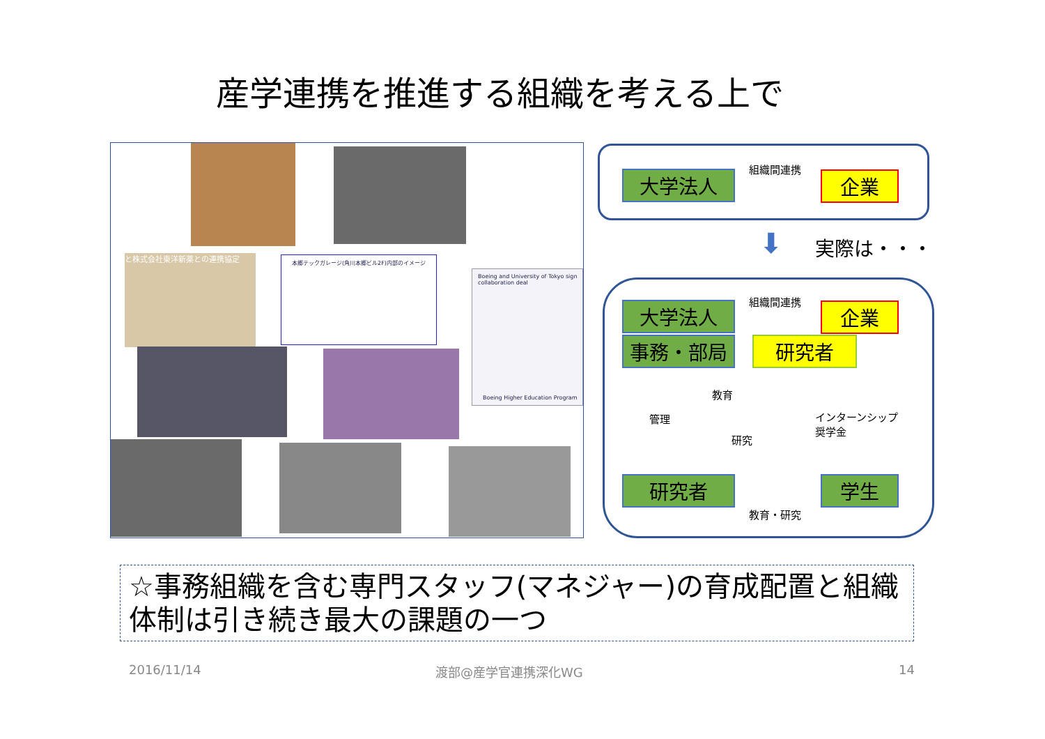産学連携を推進する組織を考える上で
と株式会社東洋新薬との連携協定
本郷テックガレージ(角川本郷ビル2F)内部のイメージ
Boeing and University of Tokyo sign collaboration deal
Boeing Higher Education Program
大学法人
組織間連携
企業
⬇ 実際は・・・
大学法人 組織間連携
企業
事務・部局 研究者
教育
管理
インターンシップ
奨学金
研究
研究者 学生
教育・研究
☆事務組織を含む専門スタッフ(マネジャー)の育成配置と組織体制は引き続き最大の課題の一つ
2016/11/14 渡部@産学官連携深化WG 14